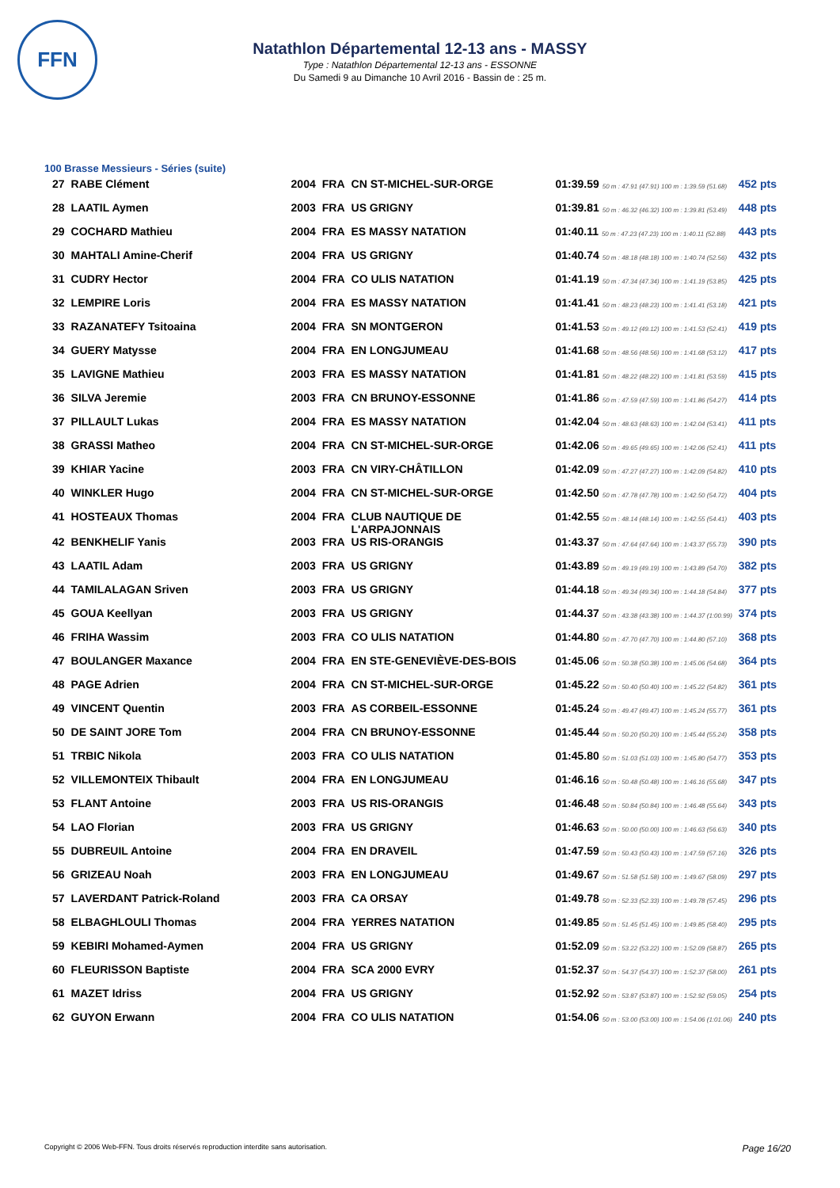FFN
Natathlon Départemental 12-13 ans - MASSY
Type : Natathlon Départemental 12-13 ans - ESSONNE
Du Samedi 9 au Dimanche 10 Avril 2016 - Bassin de : 25 m.
100 Brasse Messieurs - Séries (suite)
| 27 | RABE Clément | 2004 | FRA | CN ST-MICHEL-SUR-ORGE | 01:39.59 50 m : 47.91 (47.91) 100 m : 1:39.59 (51.68) | 452 pts |
| 28 | LAATIL Aymen | 2003 | FRA | US GRIGNY | 01:39.81 50 m : 46.32 (46.32) 100 m : 1:39.81 (53.49) | 448 pts |
| 29 | COCHARD Mathieu | 2004 | FRA | ES MASSY NATATION | 01:40.11 50 m : 47.23 (47.23) 100 m : 1:40.11 (52.88) | 443 pts |
| 30 | MAHTALI Amine-Cherif | 2004 | FRA | US GRIGNY | 01:40.74 50 m : 48.18 (48.18) 100 m : 1:40.74 (52.56) | 432 pts |
| 31 | CUDRY Hector | 2004 | FRA | CO ULIS NATATION | 01:41.19 50 m : 47.34 (47.34) 100 m : 1:41.19 (53.85) | 425 pts |
| 32 | LEMPIRE Loris | 2004 | FRA | ES MASSY NATATION | 01:41.41 50 m : 48.23 (48.23) 100 m : 1:41.41 (53.18) | 421 pts |
| 33 | RAZANATEFY Tsitoaina | 2004 | FRA | SN MONTGERON | 01:41.53 50 m : 49.12 (49.12) 100 m : 1:41.53 (52.41) | 419 pts |
| 34 | GUERY Matysse | 2004 | FRA | EN LONGJUMEAU | 01:41.68 50 m : 48.56 (48.56) 100 m : 1:41.68 (53.12) | 417 pts |
| 35 | LAVIGNE Mathieu | 2003 | FRA | ES MASSY NATATION | 01:41.81 50 m : 48.22 (48.22) 100 m : 1:41.81 (53.59) | 415 pts |
| 36 | SILVA Jeremie | 2003 | FRA | CN BRUNOY-ESSONNE | 01:41.86 50 m : 47.59 (47.59) 100 m : 1:41.86 (54.27) | 414 pts |
| 37 | PILLAULT Lukas | 2004 | FRA | ES MASSY NATATION | 01:42.04 50 m : 48.63 (48.63) 100 m : 1:42.04 (53.41) | 411 pts |
| 38 | GRASSI Matheo | 2004 | FRA | CN ST-MICHEL-SUR-ORGE | 01:42.06 50 m : 49.65 (49.65) 100 m : 1:42.06 (52.41) | 411 pts |
| 39 | KHIAR Yacine | 2003 | FRA | CN VIRY-CHÂTILLON | 01:42.09 50 m : 47.27 (47.27) 100 m : 1:42.09 (54.82) | 410 pts |
| 40 | WINKLER Hugo | 2004 | FRA | CN ST-MICHEL-SUR-ORGE | 01:42.50 50 m : 47.78 (47.78) 100 m : 1:42.50 (54.72) | 404 pts |
| 41 | HOSTEAUX Thomas | 2004 | FRA | CLUB NAUTIQUE DE L'ARPAJONNAIS | 01:42.55 50 m : 48.14 (48.14) 100 m : 1:42.55 (54.41) | 403 pts |
| 42 | BENKHELIF Yanis | 2003 | FRA | US RIS-ORANGIS | 01:43.37 50 m : 47.64 (47.64) 100 m : 1:43.37 (55.73) | 390 pts |
| 43 | LAATIL Adam | 2003 | FRA | US GRIGNY | 01:43.89 50 m : 49.19 (49.19) 100 m : 1:43.89 (54.70) | 382 pts |
| 44 | TAMILALAGAN Sriven | 2003 | FRA | US GRIGNY | 01:44.18 50 m : 49.34 (49.34) 100 m : 1:44.18 (54.84) | 377 pts |
| 45 | GOUA Keellyan | 2003 | FRA | US GRIGNY | 01:44.37 50 m : 43.38 (43.38) 100 m : 1:44.37 (1:00.99) | 374 pts |
| 46 | FRIHA Wassim | 2003 | FRA | CO ULIS NATATION | 01:44.80 50 m : 47.70 (47.70) 100 m : 1:44.80 (57.10) | 368 pts |
| 47 | BOULANGER Maxance | 2004 | FRA | EN STE-GENEVIÈVE-DES-BOIS | 01:45.06 50 m : 50.38 (50.38) 100 m : 1:45.06 (54.68) | 364 pts |
| 48 | PAGE Adrien | 2004 | FRA | CN ST-MICHEL-SUR-ORGE | 01:45.22 50 m : 50.40 (50.40) 100 m : 1:45.22 (54.82) | 361 pts |
| 49 | VINCENT Quentin | 2003 | FRA | AS CORBEIL-ESSONNE | 01:45.24 50 m : 49.47 (49.47) 100 m : 1:45.24 (55.77) | 361 pts |
| 50 | DE SAINT JORE Tom | 2004 | FRA | CN BRUNOY-ESSONNE | 01:45.44 50 m : 50.20 (50.20) 100 m : 1:45.44 (55.24) | 358 pts |
| 51 | TRBIC Nikola | 2003 | FRA | CO ULIS NATATION | 01:45.80 50 m : 51.03 (51.03) 100 m : 1:45.80 (54.77) | 353 pts |
| 52 | VILLEMONTEIX Thibault | 2004 | FRA | EN LONGJUMEAU | 01:46.16 50 m : 50.48 (50.48) 100 m : 1:46.16 (55.68) | 347 pts |
| 53 | FLANT Antoine | 2003 | FRA | US RIS-ORANGIS | 01:46.48 50 m : 50.84 (50.84) 100 m : 1:46.48 (55.64) | 343 pts |
| 54 | LAO Florian | 2003 | FRA | US GRIGNY | 01:46.63 50 m : 50.00 (50.00) 100 m : 1:46.63 (56.63) | 340 pts |
| 55 | DUBREUIL Antoine | 2004 | FRA | EN DRAVEIL | 01:47.59 50 m : 50.43 (50.43) 100 m : 1:47.59 (57.16) | 326 pts |
| 56 | GRIZEAU Noah | 2003 | FRA | EN LONGJUMEAU | 01:49.67 50 m : 51.58 (51.58) 100 m : 1:49.67 (58.09) | 297 pts |
| 57 | LAVERDANT Patrick-Roland | 2003 | FRA | CA ORSAY | 01:49.78 50 m : 52.33 (52.33) 100 m : 1:49.78 (57.45) | 296 pts |
| 58 | ELBAGHLOULI Thomas | 2004 | FRA | YERRES NATATION | 01:49.85 50 m : 51.45 (51.45) 100 m : 1:49.85 (58.40) | 295 pts |
| 59 | KEBIRI Mohamed-Aymen | 2004 | FRA | US GRIGNY | 01:52.09 50 m : 53.22 (53.22) 100 m : 1:52.09 (58.87) | 265 pts |
| 60 | FLEURISSON Baptiste | 2004 | FRA | SCA 2000 EVRY | 01:52.37 50 m : 54.37 (54.37) 100 m : 1:52.37 (58.00) | 261 pts |
| 61 | MAZET Idriss | 2004 | FRA | US GRIGNY | 01:52.92 50 m : 53.87 (53.87) 100 m : 1:52.92 (59.05) | 254 pts |
| 62 | GUYON Erwann | 2004 | FRA | CO ULIS NATATION | 01:54.06 50 m : 53.00 (53.00) 100 m : 1:54.06 (1:01.06) | 240 pts |
Copyright © 2006 Web-FFN. Tous droits réservés reproduction interdite sans autorisation. Page 16/20